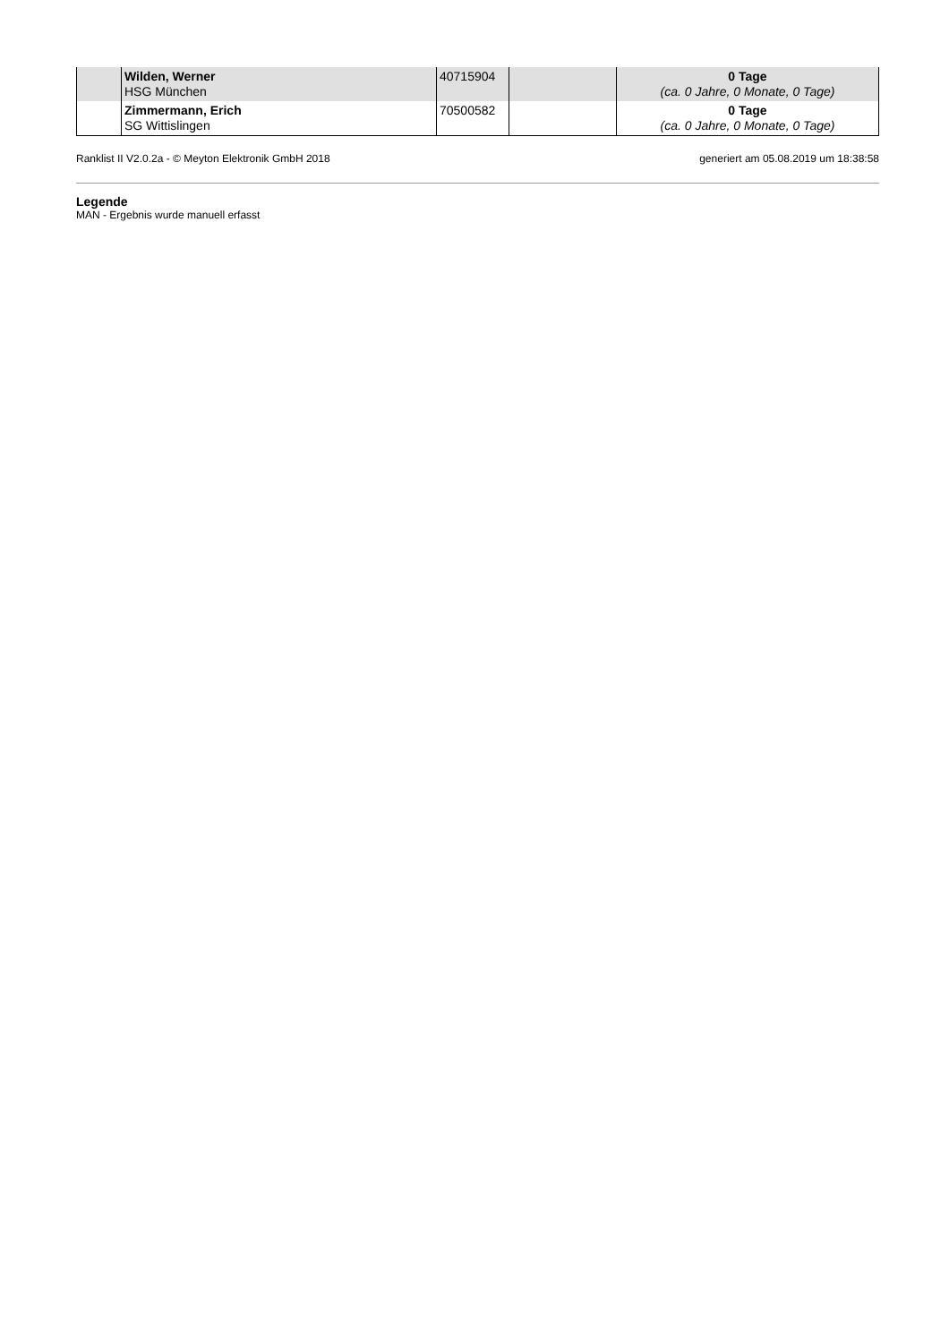| | Wilden, Werner HSG München | 40715904 | | 0 Tage (ca. 0 Jahre, 0 Monate, 0 Tage) |
| | Zimmermann, Erich SG Wittislingen | 70500582 | | 0 Tage (ca. 0 Jahre, 0 Monate, 0 Tage) |
Ranklist II V2.0.2a - © Meyton Elektronik GmbH 2018 generiert am 05.08.2019 um 18:38:58
Legende
MAN - Ergebnis wurde manuell erfasst